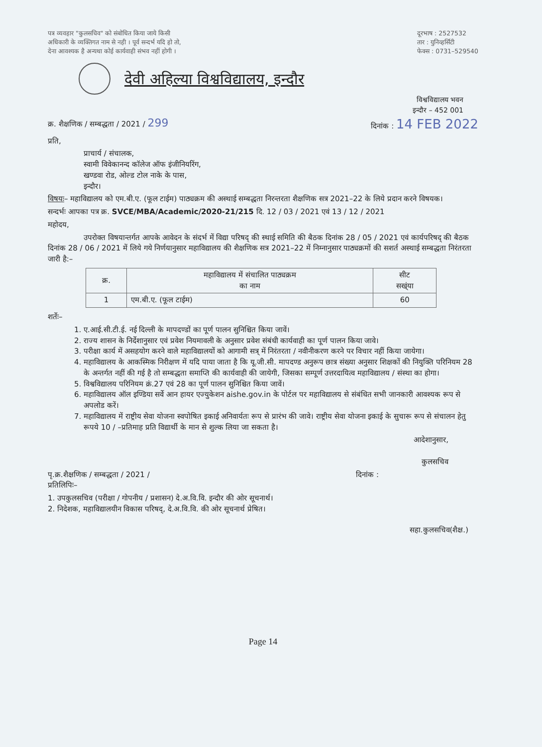पत्र व्यवहार "कुलसचिव" को संबोधित किया जाये किसी
अधिकारी के व्यक्तिगत नाम से नही । पूर्व सन्दर्भ यदि हो तो,
देना आवश्यक है अन्यथा कोई कार्यवाही संभव नहीं होगी ।
दूरभाष : 2527532
तार : युनिव्हर्सिटी
फेक्स : 0731–529540
देवी अहिल्या विश्वविद्यालय, इन्दौर
विश्वविद्यालय भवन
इन्दौर – 452 001
क्र. शैक्षणिक / सम्बद्धता / 2021 / 299
दिनांक : 14 FEB 2022
प्रति,
प्राचार्य / संचालक,
स्वामी विवेकानन्द कॉलेज ऑफ इंजीनियरिंग,
खण्डवा रोड, ओल्ड टोल नाके के पास,
इन्दौर।
विषयः– महाविद्यालय को एम.बी.ए. (फूल टाईम) पाठ्यक्रम की अस्थाई सम्बद्धता निरन्तरता शैक्षणिक सत्र 2021–22 के लिये प्रदान करने विषयक।
सन्दर्भः आपका पत्र क्र. SVCE/MBA/Academic/2020-21/215 दि. 12 / 03 / 2021 एवं 13 / 12 / 2021
महोदय,
उपरोक्त विषयान्तर्गत आपके आवेदन के संदर्भ में विद्या परिषद् की स्थाई समिति की बैठक दिनांक 28 / 05 / 2021 एवं कार्यपरिषद् की बैठक दिनांक 28 / 06 / 2021 में लिये गये निर्णयानुसार महाविद्यालय की शैक्षणिक सत्र 2021–22 में निम्नानुसार पाठ्यक्रमों की सशर्त अस्थाई सम्बद्धता निरंतरता जारी है:–
| क्र. | महाविद्यालय में संचालित पाठ्यक्रम का नाम | सीट सख्ंया |
| --- | --- | --- |
| 1 | एम.बी.ए. (फूल टाईम) | 60 |
शर्तेः–
1. ए.आई.सी.टी.ई. नई दिल्ली के मापदण्डों का पूर्ण पालन सुनिश्चित किया जावें।
2. राज्य शासन के निर्देशानुसार एवं प्रवेश नियमावली के अनुसार प्रवेश संबंधी कार्यवाही का पूर्ण पालन किया जावे।
3. परीक्षा कार्य में असहयोग करने वाले महाविद्यालयों को आगामी सत्र् में निरंतरता / नवीनीकरण करने पर विचार नहीं किया जायेगा।
4. महाविद्यालय के आकस्मिक निरीक्षण में यदि पाया जाता है कि यू.जी.सी. मापदण्ड अनुरूप छात्र संख्या अनुसार शिक्षकों की नियुक्ति परिनियम 28 के अन्तर्गत नहीं की गई है तो सम्बद्धता समाप्ति की कार्यवाही की जायेगी, जिसका सम्पूर्ण उत्तरदायित्व महाविद्यालय / संस्था का होगा।
5. विश्वविद्यालय परिनियम क्रं.27 एवं 28 का पूर्ण पालन सुनिश्चित किया जावें।
6. महाविद्यालय ऑल इण्डिया सर्वे आन हायर एज्युकेशन aishe.gov.in के पोर्टल पर महाविद्यालय से संबंधित सभी जानकारी आवश्यक रूप से अपलोड करें।
7. महाविद्यालय में राष्ट्रीय सेवा योजना स्वपोषित इकाई अनिवार्यतः रूप से प्रारंभ की जावे। राष्ट्रीय सेवा योजना इकाई के सुचारू रूप से संचालन हेतु रूपये 10 / –प्रतिमाह प्रति विद्यार्थी के मान से शुल्क लिया जा सकता है।
आदेशानुसार,
कुलसचिव
पृ.क्र.शैक्षणिक / सम्बद्धता / 2021 /
प्रतिलिपिः–
दिनांक :
1. उपकुलसचिव (परीक्षा / गोपनीय / प्रशासन) दे.अ.वि.वि. इन्दौर की ओर सूचनार्थ।
2. निदेशक, महाविद्यालयीन विकास परिषद्, दे.अ.वि.वि. की ओर सूचनार्थ प्रेषित।
सहा.कुलसचिव(शैक्ष.)
Page 14